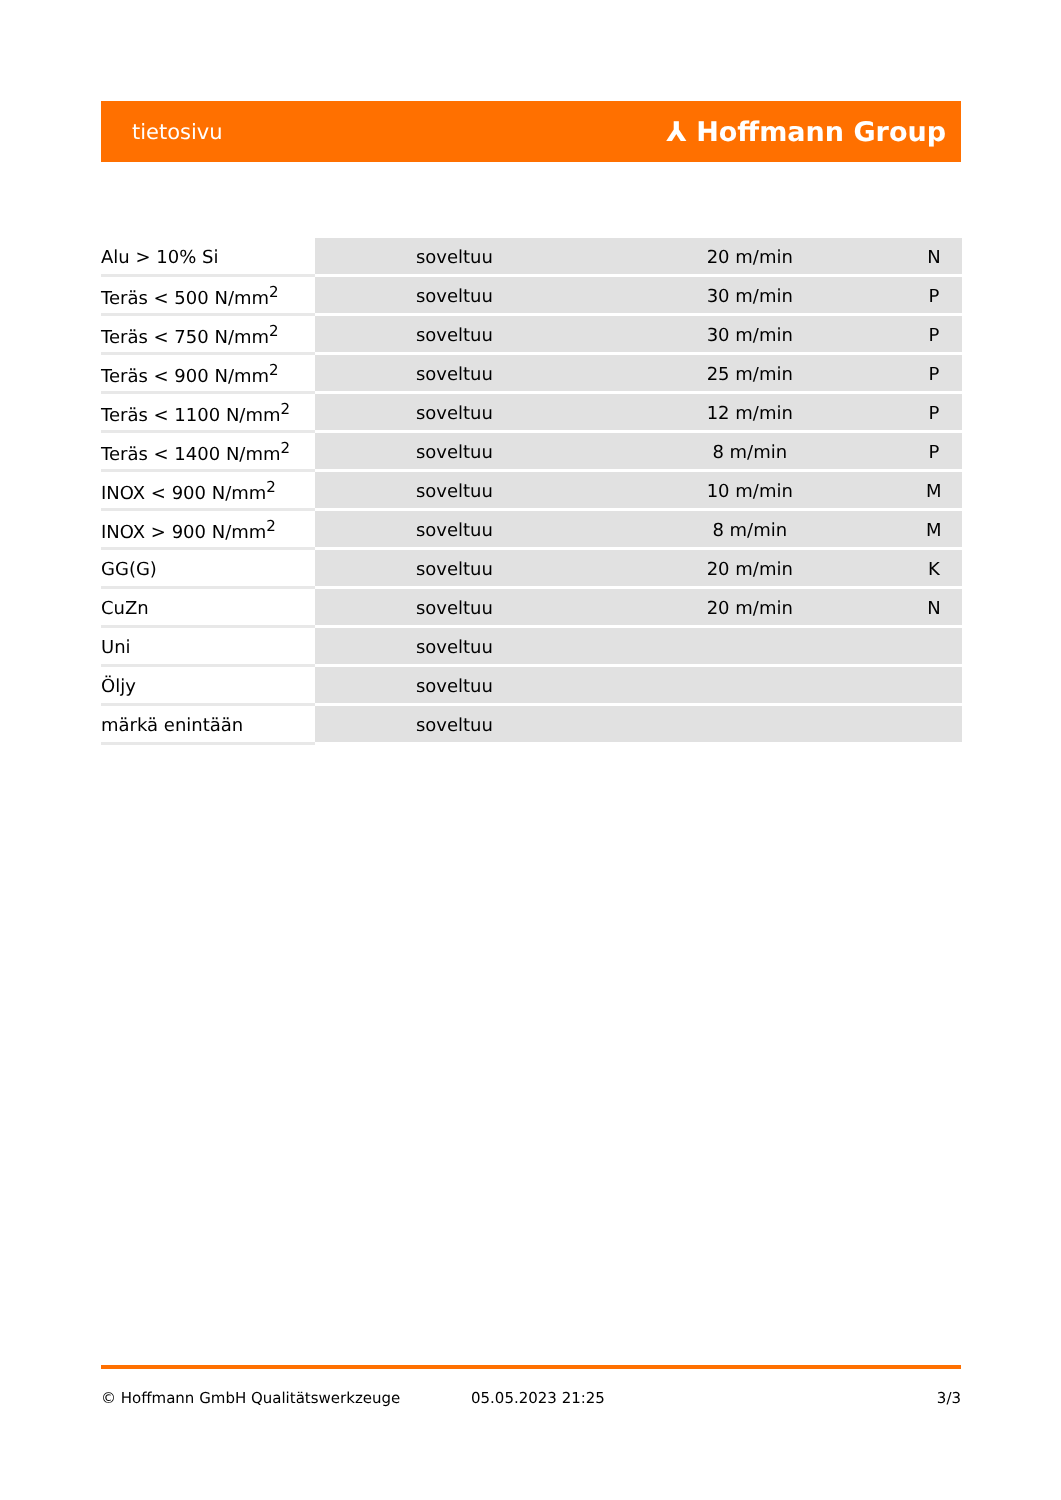tietosivu ⅄ Hoffmann Group
| Alu > 10% Si | soveltuu | 20 m/min | N |
| Teräs < 500 N/mm<sup>2</sup> | soveltuu | 30 m/min | P |
| Teräs < 750 N/mm<sup>2</sup> | soveltuu | 30 m/min | P |
| Teräs < 900 N/mm<sup>2</sup> | soveltuu | 25 m/min | P |
| Teräs < 1100 N/mm<sup>2</sup> | soveltuu | 12 m/min | P |
| Teräs < 1400 N/mm<sup>2</sup> | soveltuu | 8 m/min | P |
| INOX < 900 N/mm<sup>2</sup> | soveltuu | 10 m/min | M |
| INOX > 900 N/mm<sup>2</sup> | soveltuu | 8 m/min | M |
| GG(G) | soveltuu | 20 m/min | K |
| CuZn | soveltuu | 20 m/min | N |
| Uni | soveltuu | | |
| Öljy | soveltuu | | |
| märkä enintään | soveltuu | | |
© Hoffmann GmbH Qualitätswerkzeuge 05.05.2023 21:25 3/3